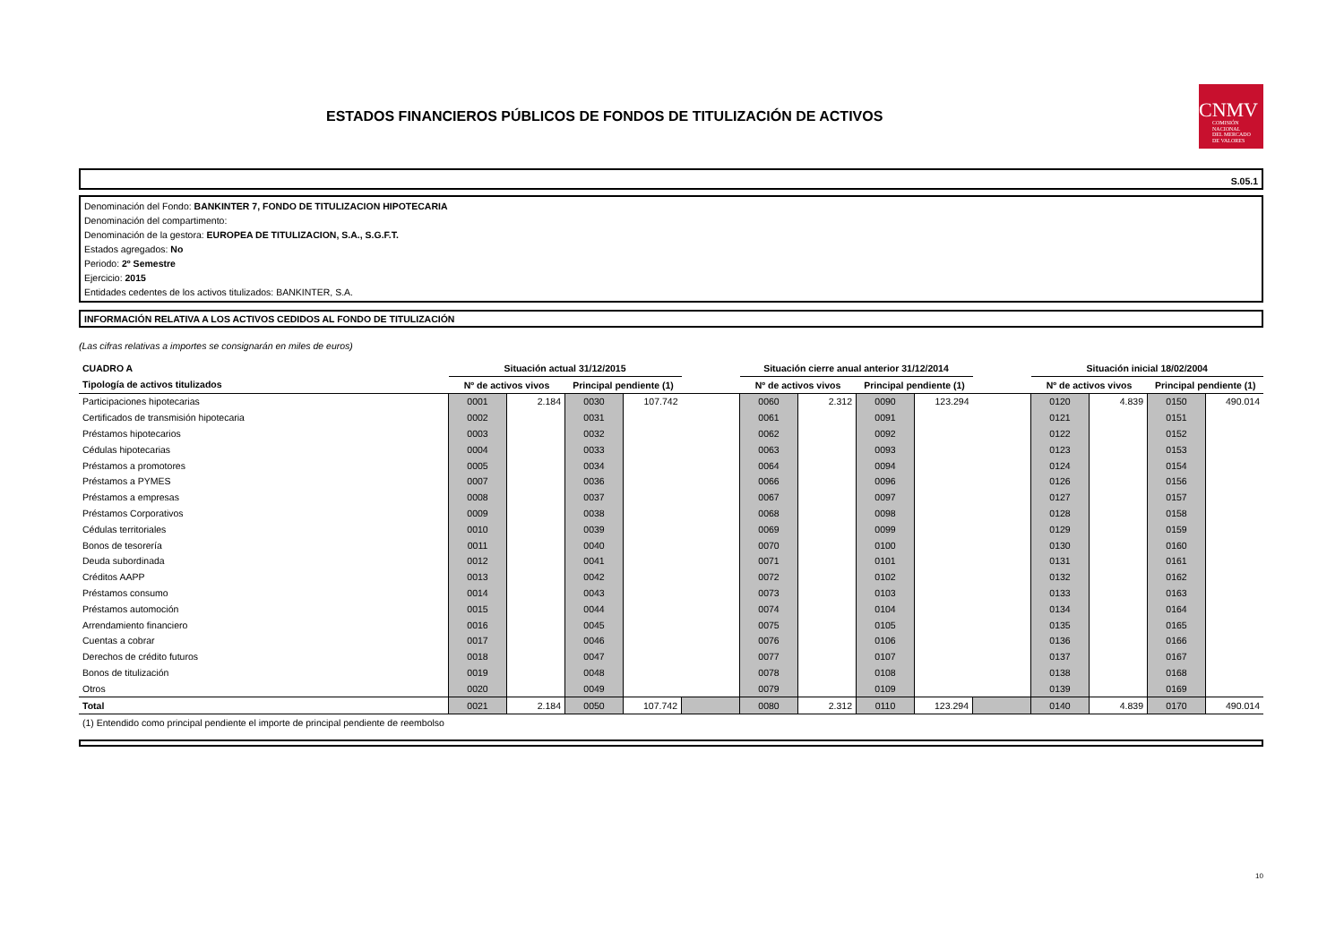ESTADOS FINANCIEROS PÚBLICOS DE FONDOS DE TITULIZACIÓN DE ACTIVOS
CNMV
COMISIÓN
NACIONAL
DEL MERCADO
DE VALORES
S.05.1
Denominación del Fondo: BANKINTER 7, FONDO DE TITULIZACION HIPOTECARIA
Denominación del compartimento:
Denominación de la gestora: EUROPEA DE TITULIZACION, S.A., S.G.F.T.
Estados agregados: No
Periodo: 2º Semestre
Ejercicio: 2015
Entidades cedentes de los activos titulizados: BANKINTER, S.A.
INFORMACIÓN RELATIVA A LOS ACTIVOS CEDIDOS AL FONDO DE TITULIZACIÓN
(Las cifras relativas a importes se consignarán en miles de euros)
| CUADRO A | Situación actual 31/12/2015 | | | | | Situación cierre anual anterior 31/12/2014 | | | | | Situación inicial 18/02/2004 | | | |
| Tipología de activos titulizados | Nº de activos vivos | | Principal pendiente (1) | | | Nº de activos vivos | | Principal pendiente (1) | | | Nº de activos vivos | | Principal pendiente (1) | |
| Participaciones hipotecarias | 0001 | 2.184 | 0030 | 107.742 | | 0060 | 2.312 | 0090 | 123.294 | | 0120 | 4.839 | 0150 | 490.014 |
| Certificados de transmisión hipotecaria | 0002 | | 0031 | | | 0061 | | 0091 | | | 0121 | | 0151 | |
| Préstamos hipotecarios | 0003 | | 0032 | | | 0062 | | 0092 | | | 0122 | | 0152 | |
| Cédulas hipotecarias | 0004 | | 0033 | | | 0063 | | 0093 | | | 0123 | | 0153 | |
| Préstamos a promotores | 0005 | | 0034 | | | 0064 | | 0094 | | | 0124 | | 0154 | |
| Préstamos a PYMES | 0007 | | 0036 | | | 0066 | | 0096 | | | 0126 | | 0156 | |
| Préstamos a empresas | 0008 | | 0037 | | | 0067 | | 0097 | | | 0127 | | 0157 | |
| Préstamos Corporativos | 0009 | | 0038 | | | 0068 | | 0098 | | | 0128 | | 0158 | |
| Cédulas territoriales | 0010 | | 0039 | | | 0069 | | 0099 | | | 0129 | | 0159 | |
| Bonos de tesorería | 0011 | | 0040 | | | 0070 | | 0100 | | | 0130 | | 0160 | |
| Deuda subordinada | 0012 | | 0041 | | | 0071 | | 0101 | | | 0131 | | 0161 | |
| Créditos AAPP | 0013 | | 0042 | | | 0072 | | 0102 | | | 0132 | | 0162 | |
| Préstamos consumo | 0014 | | 0043 | | | 0073 | | 0103 | | | 0133 | | 0163 | |
| Préstamos automoción | 0015 | | 0044 | | | 0074 | | 0104 | | | 0134 | | 0164 | |
| Arrendamiento financiero | 0016 | | 0045 | | | 0075 | | 0105 | | | 0135 | | 0165 | |
| Cuentas a cobrar | 0017 | | 0046 | | | 0076 | | 0106 | | | 0136 | | 0166 | |
| Derechos de crédito futuros | 0018 | | 0047 | | | 0077 | | 0107 | | | 0137 | | 0167 | |
| Bonos de titulización | 0019 | | 0048 | | | 0078 | | 0108 | | | 0138 | | 0168 | |
| Otros | 0020 | | 0049 | | | 0079 | | 0109 | | | 0139 | | 0169 | |
| Total | 0021 | 2.184 | 0050 | 107.742 | | 0080 | 2.312 | 0110 | 123.294 | | 0140 | 4.839 | 0170 | 490.014 |
(1) Entendido como principal pendiente el importe de principal pendiente de reembolso
10